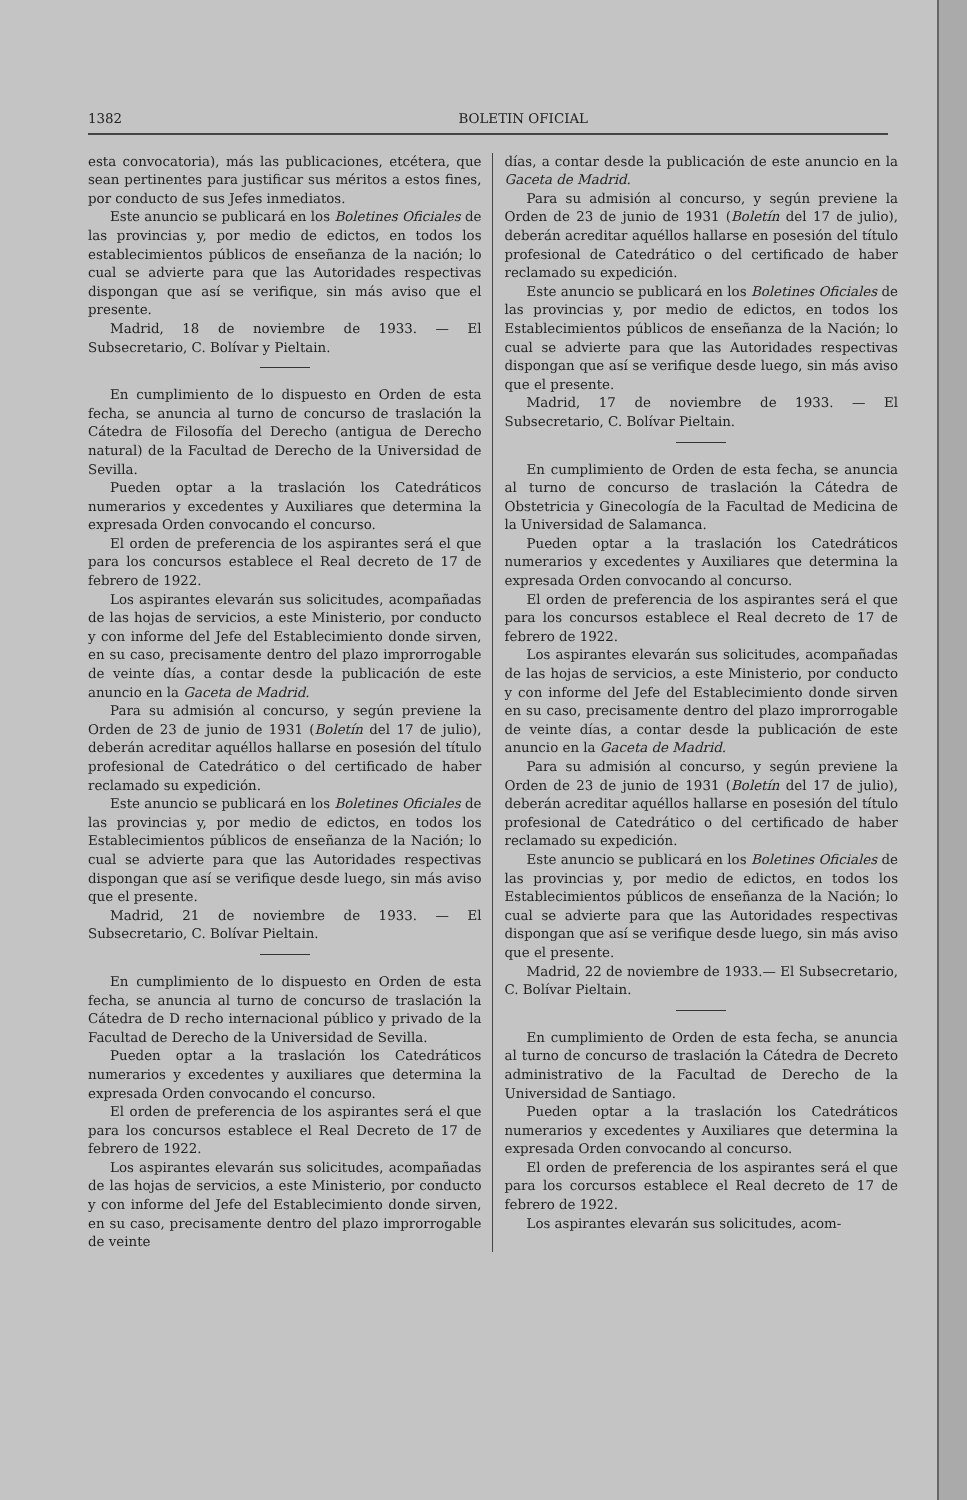1382 BOLETIN OFICIAL
esta convocatoria), más las publicaciones, etcétera, que sean pertinentes para justificar sus méritos a estos fines, por conducto de sus Jefes inmediatos.
Este anuncio se publicará en los Boletines Oficiales de las provincias y, por medio de edictos, en todos los establecimientos públicos de enseñanza de la nación; lo cual se advierte para que las Autoridades respectivas dispongan que así se verifique, sin más aviso que el presente.
Madrid, 18 de noviembre de 1933. — El Subsecretario, C. Bolívar y Pieltain.
En cumplimiento de lo dispuesto en Orden de esta fecha, se anuncia al turno de concurso de traslación la Cátedra de Filosofía del Derecho (antigua de Derecho natural) de la Facultad de Derecho de la Universidad de Sevilla.
Pueden optar a la traslación los Catedráticos numerarios y excedentes y Auxiliares que determina la expresada Orden convocando el concurso.
El orden de preferencia de los aspirantes será el que para los concursos establece el Real decreto de 17 de febrero de 1922.
Los aspirantes elevarán sus solicitudes, acompañadas de las hojas de servicios, a este Ministerio, por conducto y con informe del Jefe del Establecimiento donde sirven, en su caso, precisamente dentro del plazo improrrogable de veinte días, a contar desde la publicación de este anuncio en la Gaceta de Madrid.
Para su admisión al concurso, y según previene la Orden de 23 de junio de 1931 (Boletín del 17 de julio), deberán acreditar aquéllos hallarse en posesión del título profesional de Catedrático o del certificado de haber reclamado su expedición.
Este anuncio se publicará en los Boletines Oficiales de las provincias y, por medio de edictos, en todos los Establecimientos públicos de enseñanza de la Nación; lo cual se advierte para que las Autoridades respectivas dispongan que así se verifique desde luego, sin más aviso que el presente.
Madrid, 21 de noviembre de 1933. — El Subsecretario, C. Bolívar Pieltain.
En cumplimiento de lo dispuesto en Orden de esta fecha, se anuncia al turno de concurso de traslación la Cátedra de D recho internacional público y privado de la Facultad de Derecho de la Universidad de Sevilla.
Pueden optar a la traslación los Catedráticos numerarios y excedentes y auxiliares que determina la expresada Orden convocando el concurso.
El orden de preferencia de los aspirantes será el que para los concursos establece el Real Decreto de 17 de febrero de 1922.
Los aspirantes elevarán sus solicitudes, acompañadas de las hojas de servicios, a este Ministerio, por conducto y con informe del Jefe del Establecimiento donde sirven, en su caso, precisamente dentro del plazo improrrogable de veinte
días, a contar desde la publicación de este anuncio en la Gaceta de Madrid.
Para su admisión al concurso, y según previene la Orden de 23 de junio de 1931 (Boletín del 17 de julio), deberán acreditar aquéllos hallarse en posesión del título profesional de Catedrático o del certificado de haber reclamado su expedición.
Este anuncio se publicará en los Boletines Oficiales de las provincias y, por medio de edictos, en todos los Establecimientos públicos de enseñanza de la Nación; lo cual se advierte para que las Autoridades respectivas dispongan que así se verifique desde luego, sin más aviso que el presente.
Madrid, 17 de noviembre de 1933. — El Subsecretario, C. Bolívar Pieltain.
En cumplimiento de Orden de esta fecha, se anuncia al turno de concurso de traslación la Cátedra de Obstetricia y Ginecología de la Facultad de Medicina de la Universidad de Salamanca.
Pueden optar a la traslación los Catedráticos numerarios y excedentes y Auxiliares que determina la expresada Orden convocando al concurso.
El orden de preferencia de los aspirantes será el que para los concursos establece el Real decreto de 17 de febrero de 1922.
Los aspirantes elevarán sus solicitudes, acompañadas de las hojas de servicios, a este Ministerio, por conducto y con informe del Jefe del Establecimiento donde sirven en su caso, precisamente dentro del plazo improrrogable de veinte días, a contar desde la publicación de este anuncio en la Gaceta de Madrid.
Para su admisión al concurso, y según previene la Orden de 23 de junio de 1931 (Boletín del 17 de julio), deberán acreditar aquéllos hallarse en posesión del título profesional de Catedrático o del certificado de haber reclamado su expedición.
Este anuncio se publicará en los Boletines Oficiales de las provincias y, por medio de edictos, en todos los Establecimientos públicos de enseñanza de la Nación; lo cual se advierte para que las Autoridades respectivas dispongan que así se verifique desde luego, sin más aviso que el presente.
Madrid, 22 de noviembre de 1933.— El Subsecretario, C. Bolívar Pieltain.
En cumplimiento de Orden de esta fecha, se anuncia al turno de concurso de traslación la Cátedra de Decreto administrativo de la Facultad de Derecho de la Universidad de Santiago.
Pueden optar a la traslación los Catedráticos numerarios y excedentes y Auxiliares que determina la expresada Orden convocando al concurso.
El orden de preferencia de los aspirantes será el que para los corcursos establece el Real decreto de 17 de febrero de 1922.
Los aspirantes elevarán sus solicitudes, acom-